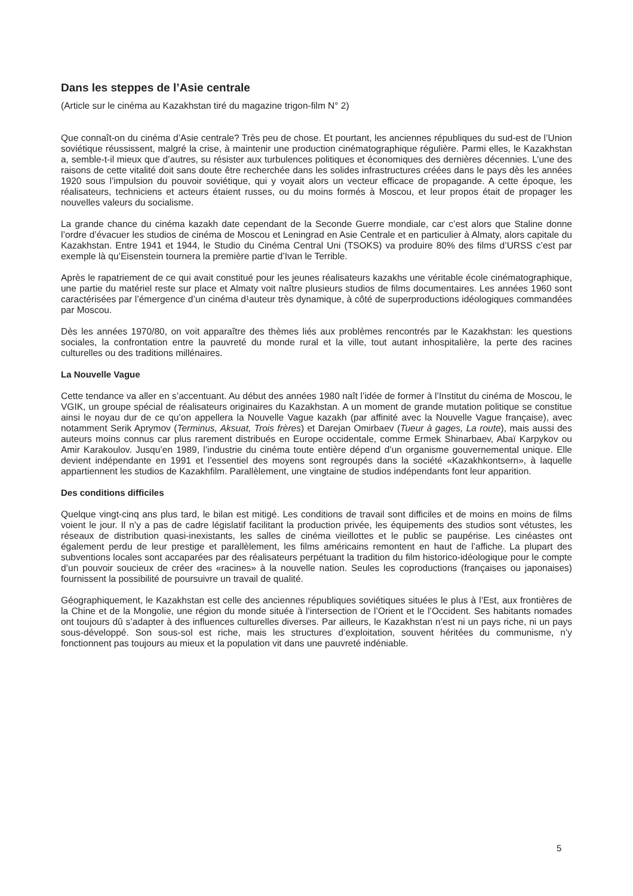Dans les steppes de l’Asie centrale
(Article sur le cinéma au Kazakhstan tiré du magazine trigon-film N° 2)
Que connaît-on du cinéma d’Asie centrale? Très peu de chose. Et pourtant, les anciennes républiques du sud-est de l’Union soviétique réussissent, malgré la crise, à maintenir une production cinématographique régulière. Parmi elles, le Kazakhstan a, semble-t-il mieux que d’autres, su résister aux turbulences politiques et économiques des dernières décennies. L’une des raisons de cette vitalité doit sans doute être recherchée dans les solides infrastructures créées dans le pays dès les années 1920 sous l’impulsion du pouvoir soviétique, qui y voyait alors un vecteur efficace de propagande. A cette époque, les réalisateurs, techniciens et acteurs étaient russes, ou du moins formés à Moscou, et leur propos était de propager les nouvelles valeurs du socialisme.
La grande chance du cinéma kazakh date cependant de la Seconde Guerre mondiale, car c’est alors que Staline donne l’ordre d’évacuer les studios de cinéma de Moscou et Leningrad en Asie Centrale et en particulier à Almaty, alors capitale du Kazakhstan. Entre 1941 et 1944, le Studio du Cinéma Central Uni (TSOKS) va produire 80% des films d’URSS c’est par exemple là qu’Eisenstein tournera la première partie d’Ivan le Terrible.
Après le rapatriement de ce qui avait constitué pour les jeunes réalisateurs kazakhs une véritable école cinématographique, une partie du matériel reste sur place et Almaty voit naître plusieurs studios de films documentaires. Les années 1960 sont caractérisées par l’émergence d’un cinéma d¹auteur très dynamique, à côté de superproductions idéologiques commandées par Moscou.
Dès les années 1970/80, on voit apparaître des thèmes liés aux problèmes rencontrés par le Kazakhstan: les questions sociales, la confrontation entre la pauvreté du monde rural et la ville, tout autant inhospitalière, la perte des racines culturelles ou des traditions millénaires.
La Nouvelle Vague
Cette tendance va aller en s’accentuant. Au début des années 1980 naît l’idée de former à l’Institut du cinéma de Moscou, le VGIK, un groupe spécial de réalisateurs originaires du Kazakhstan. A un moment de grande mutation politique se constitue ainsi le noyau dur de ce qu’on appellera la Nouvelle Vague kazakh (par affinité avec la Nouvelle Vague française), avec notamment Serik Aprymov (Terminus, Aksuat, Trois frères) et Darejan Omirbaev (Tueur à gages, La route), mais aussi des auteurs moins connus car plus rarement distribués en Europe occidentale, comme Ermek Shinarbaev, Abaï Karpykov ou Amir Karakoulov. Jusqu’en 1989, l’industrie du cinéma toute entière dépend d’un organisme gouvernemental unique. Elle devient indépendante en 1991 et l’essentiel des moyens sont regroupés dans la société «Kazakhkontsern», à laquelle appartiennent les studios de Kazakhfilm. Parallèlement, une vingtaine de studios indépendants font leur apparition.
Des conditions difficiles
Quelque vingt-cinq ans plus tard, le bilan est mitigé. Les conditions de travail sont difficiles et de moins en moins de films voient le jour. Il n’y a pas de cadre législatif facilitant la production privée, les équipements des studios sont vétustes, les réseaux de distribution quasi-inexistants, les salles de cinéma vieillottes et le public se paupérise. Les cinéastes ont également perdu de leur prestige et parallèlement, les films américains remontent en haut de l’affiche. La plupart des subventions locales sont accaparées par des réalisateurs perpétuant la tradition du film historico-idéologique pour le compte d’un pouvoir soucieux de créer des «racines» à la nouvelle nation. Seules les coproductions (françaises ou japonaises) fournissent la possibilité de poursuivre un travail de qualité.
Géographiquement, le Kazakhstan est celle des anciennes républiques soviétiques situées le plus à l’Est, aux frontières de la Chine et de la Mongolie, une région du monde située à l’intersection de l’Orient et le l’Occident. Ses habitants nomades ont toujours dû s’adapter à des influences culturelles diverses. Par ailleurs, le Kazakhstan n’est ni un pays riche, ni un pays sous-développé. Son sous-sol est riche, mais les structures d’exploitation, souvent héritées du communisme, n’y fonctionnent pas toujours au mieux et la population vit dans une pauvreté indéniable.
5